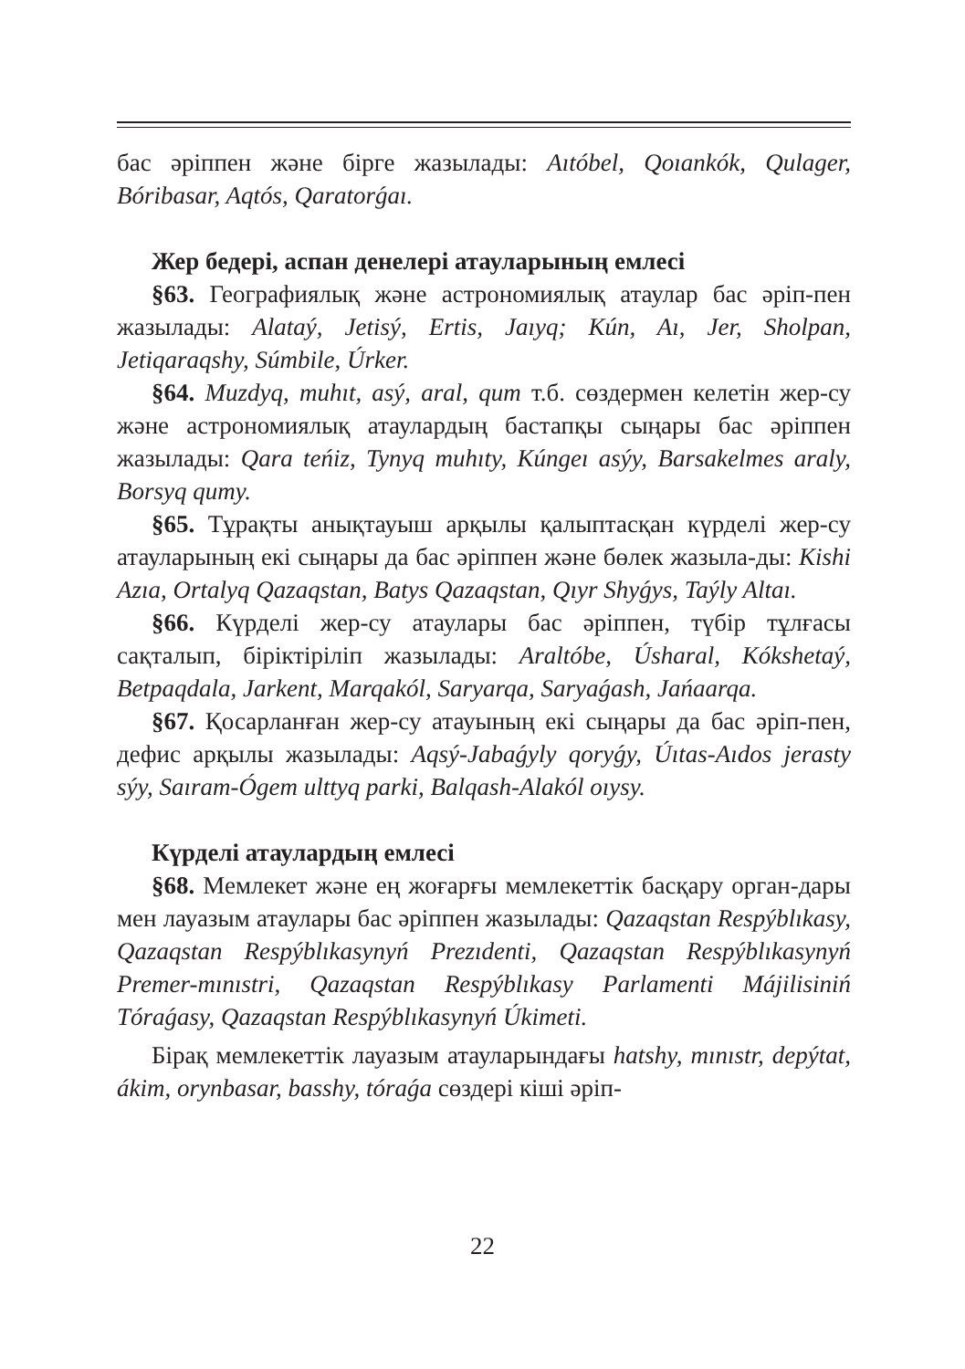бас әріппен және бірге жазылады: Aıtóbel, Qoıankók, Qulager, Bóribasar, Aqtós, Qaratorǵaı.
Жер бедері, аспан денелері атауларының емлесі
§63. Географиялық және астрономиялық атаулар бас әріп-пен жазылады: Alataý, Jetisý, Ertis, Jaıyq; Kún, Aı, Jer, Sholpan, Jetiqaraqshy, Súmbile, Úrker.
§64. Muzdyq, muhıt, asý, aral, qum т.б. сөздермен келетін жер-су және астрономиялық атаулардың бастапқы сыңары бас әріппен жазылады: Qara teńiz, Tynyq muhıty, Kúngeı asýy, Barsakelmes araly, Borsyq qumy.
§65. Тұрақты анықтауыш арқылы қалыптасқан күрделі жер-су атауларының екі сыңары да бас әріппен және бөлек жазыла-ды: Kishi Azıa, Ortalyq Qazaqstan, Batys Qazaqstan, Qıyr Shyǵys, Taýly Altaı.
§66. Күрделі жер-су атаулары бас әріппен, түбір тұлғасы сақталып, біріктіріліп жазылады: Araltóbe, Úsharal, Kókshetaý, Betpaqdala, Jarkent, Marqakól, Saryarqa, Saryaǵash, Jańaarqa.
§67. Қосарланған жер-су атауының екі сыңары да бас әріп-пен, дефис арқылы жазылады: Aqsý-Jabaǵyly qoryǵy, Úıtas-Aıdos jerasty sýy, Saıram-Ógem ulttyq parki, Balqash-Alakól oıysy.
Күрделі атаулардың емлесі
§68. Мемлекет және ең жоғарғы мемлекеттік басқару орган-дары мен лауазым атаулары бас әріппен жазылады: Qazaqstan Respýblıkasy, Qazaqstan Respýblıkasynyń Prezıdenti, Qazaqstan Respýblıkasynyń Premer-mınıstri, Qazaqstan Respýblıkasy Parlamenti Májilisiniń Tóraǵasy, Qazaqstan Respýblıkasynyń Úkimeti.
Бірақ мемлекеттік лауазым атауларындағы hatshy, mınıstr, depýtat, ákim, orynbasar, basshy, tóraǵa сөздері кіші әріп-
22